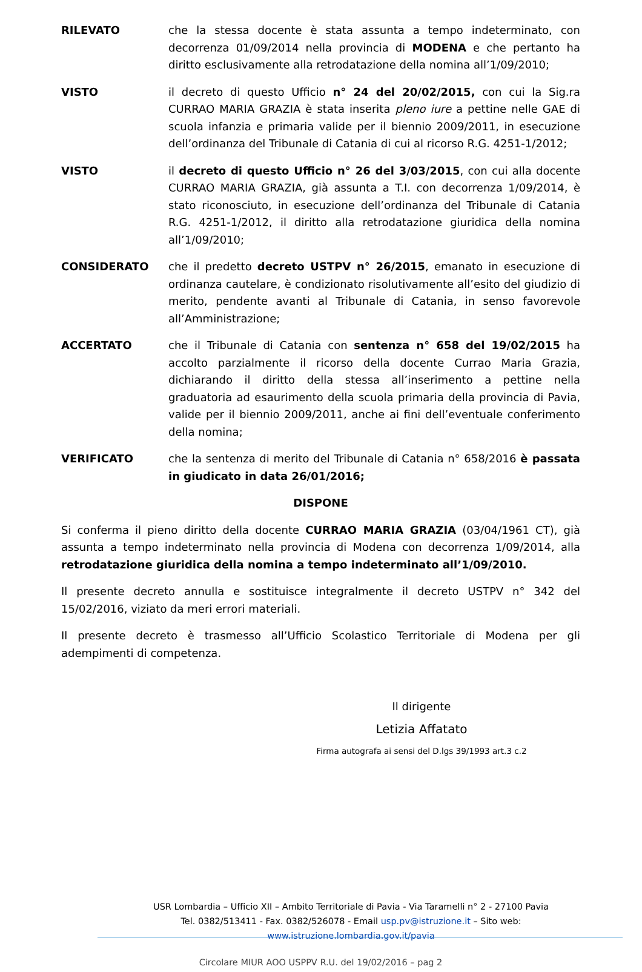RILEVATO che la stessa docente è stata assunta a tempo indeterminato, con decorrenza 01/09/2014 nella provincia di MODENA e che pertanto ha diritto esclusivamente alla retrodatazione della nomina all’1/09/2010;
VISTO il decreto di questo Ufficio n° 24 del 20/02/2015, con cui la Sig.ra CURRAO MARIA GRAZIA è stata inserita pleno iure a pettine nelle GAE di scuola infanzia e primaria valide per il biennio 2009/2011, in esecuzione dell’ordinanza del Tribunale di Catania di cui al ricorso R.G. 4251-1/2012;
VISTO il decreto di questo Ufficio n° 26 del 3/03/2015, con cui alla docente CURRAO MARIA GRAZIA, già assunta a T.I. con decorrenza 1/09/2014, è stato riconosciuto, in esecuzione dell’ordinanza del Tribunale di Catania R.G. 4251-1/2012, il diritto alla retrodatazione giuridica della nomina all’1/09/2010;
CONSIDERATO che il predetto decreto USTPV n° 26/2015, emanato in esecuzione di ordinanza cautelare, è condizionato risolutivamente all’esito del giudizio di merito, pendente avanti al Tribunale di Catania, in senso favorevole all’Amministrazione;
ACCERTATO che il Tribunale di Catania con sentenza n° 658 del 19/02/2015 ha accolto parzialmente il ricorso della docente Currao Maria Grazia, dichiarando il diritto della stessa all’inserimento a pettine nella graduatoria ad esaurimento della scuola primaria della provincia di Pavia, valide per il biennio 2009/2011, anche ai fini dell’eventuale conferimento della nomina;
VERIFICATO che la sentenza di merito del Tribunale di Catania n° 658/2016 è passata in giudicato in data 26/01/2016;
DISPONE
Si conferma il pieno diritto della docente CURRAO MARIA GRAZIA (03/04/1961 CT), già assunta a tempo indeterminato nella provincia di Modena con decorrenza 1/09/2014, alla retrodatazione giuridica della nomina a tempo indeterminato all’1/09/2010.
Il presente decreto annulla e sostituisce integralmente il decreto USTPV n° 342 del 15/02/2016, viziato da meri errori materiali.
Il presente decreto è trasmesso all’Ufficio Scolastico Territoriale di Modena per gli adempimenti di competenza.
Il dirigente
Letizia Affatato
Firma autografa ai sensi del D.lgs 39/1993 art.3 c.2
USR Lombardia – Ufficio XII – Ambito Territoriale di Pavia - Via Taramelli n° 2 - 27100 Pavia
Tel. 0382/513411 - Fax. 0382/526078 - Email usp.pv@istruzione.it – Sito web: www.istruzione.lombardia.gov.it/pavia
Circolare MIUR AOO USPPV R.U. del 19/02/2016 – pag 2